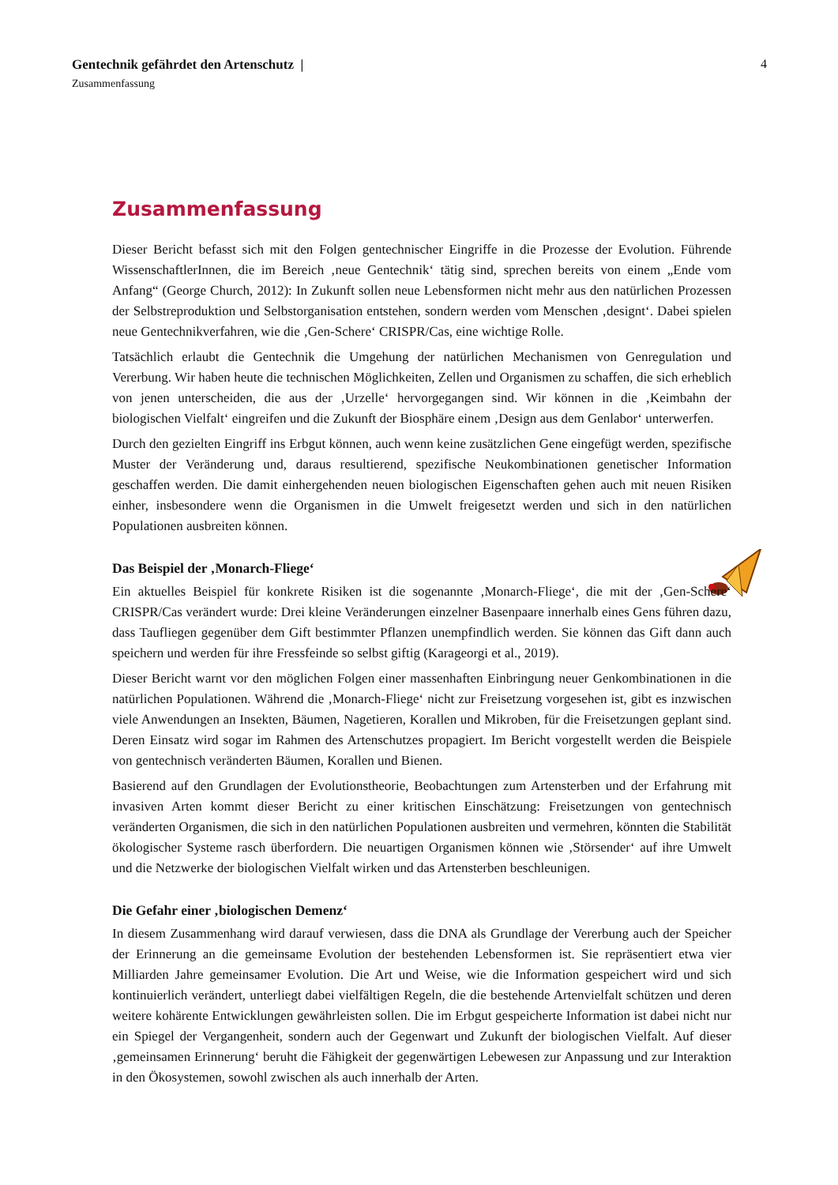4
Gentechnik gefährdet den Artenschutz |
Zusammenfassung
Zusammenfassung
Dieser Bericht befasst sich mit den Folgen gentechnischer Eingriffe in die Prozesse der Evolution. Führende WissenschaftlerInnen, die im Bereich ‚neue Gentechnik‘ tätig sind, sprechen bereits von einem „Ende vom Anfang“ (George Church, 2012): In Zukunft sollen neue Lebensformen nicht mehr aus den natürlichen Prozessen der Selbstreproduktion und Selbstorganisation entstehen, sondern werden vom Menschen ‚designt‘. Dabei spielen neue Gentechnikverfahren, wie die ‚Gen-Schere‘ CRISPR/Cas, eine wichtige Rolle.
Tatsächlich erlaubt die Gentechnik die Umgehung der natürlichen Mechanismen von Genregulation und Vererbung. Wir haben heute die technischen Möglichkeiten, Zellen und Organismen zu schaffen, die sich erheblich von jenen unterscheiden, die aus der ‚Urzelle‘ hervorgegangen sind. Wir können in die ‚Keimbahn der biologischen Vielfalt‘ eingreifen und die Zukunft der Biosphäre einem ‚Design aus dem Genlabor‘ unterwerfen.
Durch den gezielten Eingriff ins Erbgut können, auch wenn keine zusätzlichen Gene eingefügt werden, spezifische Muster der Veränderung und, daraus resultierend, spezifische Neukombinationen genetischer Information geschaffen werden. Die damit einhergehenden neuen biologischen Eigenschaften gehen auch mit neuen Risiken einher, insbesondere wenn die Organismen in die Umwelt freigesetzt werden und sich in den natürlichen Populationen ausbreiten können.
Das Beispiel der ‚Monarch-Fliege‘
Ein aktuelles Beispiel für konkrete Risiken ist die sogenannte ‚Monarch-Fliege‘, die mit der ‚Gen-Schere‘ CRISPR/Cas verändert wurde: Drei kleine Veränderungen einzelner Basenpaare innerhalb eines Gens führen dazu, dass Taufliegen gegenüber dem Gift bestimmter Pflanzen unempfindlich werden. Sie können das Gift dann auch speichern und werden für ihre Fressfeinde so selbst giftig (Karageorgi et al., 2019).
Dieser Bericht warnt vor den möglichen Folgen einer massenhaften Einbringung neuer Genkombinationen in die natürlichen Populationen. Während die ‚Monarch-Fliege‘ nicht zur Freisetzung vorgesehen ist, gibt es inzwischen viele Anwendungen an Insekten, Bäumen, Nagetieren, Korallen und Mikroben, für die Freisetzungen geplant sind. Deren Einsatz wird sogar im Rahmen des Artenschutzes propagiert. Im Bericht vorgestellt werden die Beispiele von gentechnisch veränderten Bäumen, Korallen und Bienen.
Basierend auf den Grundlagen der Evolutionstheorie, Beobachtungen zum Artensterben und der Erfahrung mit invasiven Arten kommt dieser Bericht zu einer kritischen Einschätzung: Freisetzungen von gentechnisch veränderten Organismen, die sich in den natürlichen Populationen ausbreiten und vermehren, könnten die Stabilität ökologischer Systeme rasch überfordern. Die neuartigen Organismen können wie ‚Störsender‘ auf ihre Umwelt und die Netzwerke der biologischen Vielfalt wirken und das Artensterben beschleunigen.
Die Gefahr einer ‚biologischen Demenz‘
In diesem Zusammenhang wird darauf verwiesen, dass die DNA als Grundlage der Vererbung auch der Speicher der Erinnerung an die gemeinsame Evolution der bestehenden Lebensformen ist. Sie repräsentiert etwa vier Milliarden Jahre gemeinsamer Evolution. Die Art und Weise, wie die Information gespeichert wird und sich kontinuierlich verändert, unterliegt dabei vielfältigen Regeln, die die bestehende Artenvielfalt schützen und deren weitere kohärente Entwicklungen gewährleisten sollen. Die im Erbgut gespeicherte Information ist dabei nicht nur ein Spiegel der Vergangenheit, sondern auch der Gegenwart und Zukunft der biologischen Vielfalt. Auf dieser ‚gemeinsamen Erinnerung‘ beruht die Fähigkeit der gegenwärtigen Lebewesen zur Anpassung und zur Interaktion in den Ökosystemen, sowohl zwischen als auch innerhalb der Arten.